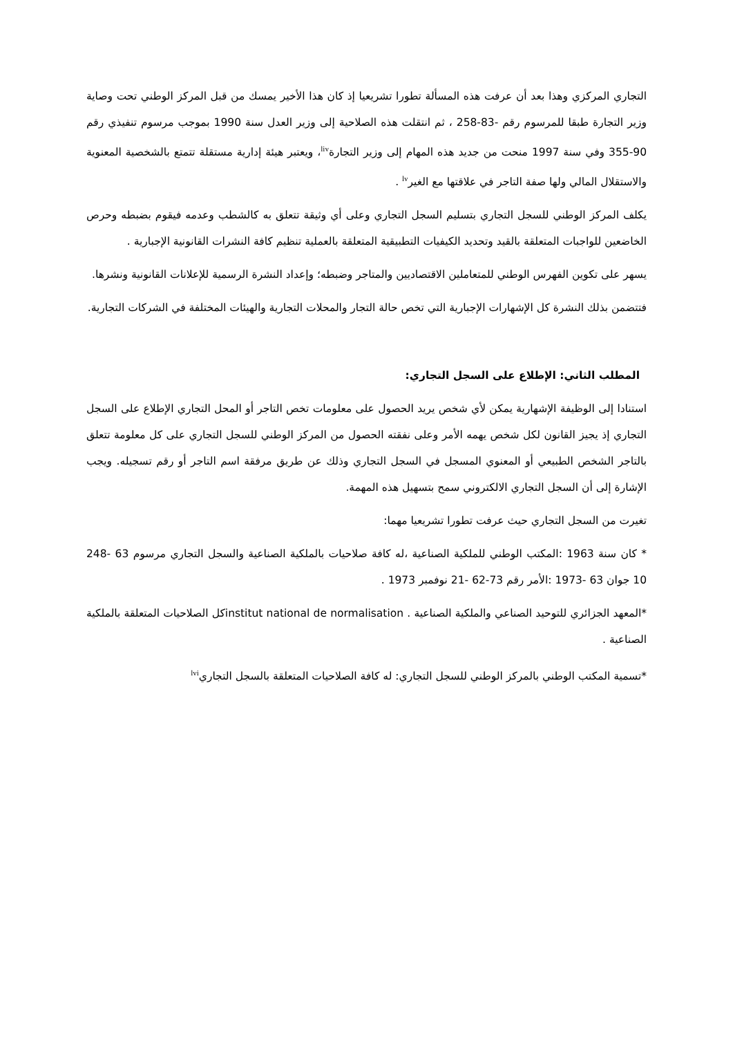التجاري المركزي وهذا بعد أن عرفت هذه المسألة تطورا تشريعيا إذ كان هذا الأخير يمسك من قبل المركز الوطني تحت وصاية وزير التجارة طبقا للمرسوم رقم -83-258 ، ثم انتقلت هذه الصلاحية إلى وزير العدل سنة 1990 بموجب مرسوم تنفيذي رقم 90-355 وفي سنة 1997 منحت من جديد هذه المهام إلى وزير التجارة<sup>liv</sup>، ويعتبر هيئة إدارية مستقلة تتمتع بالشخصية المعنوية والاستقلال المالي ولها صفة التاجر في علاقتها مع الغير<sup>lv</sup> .
يكلف المركز الوطني للسجل التجاري بتسليم السجل التجاري وعلى أي وثيقة تتعلق به كالشطب وعدمه فيقوم بضبطه وحرص الخاضعين للواجبات المتعلقة بالقيد وتحديد الكيفيات التطبيقية المتعلقة بالعملية تنظيم كافة النشرات القانونية الإجبارية .
يسهر على تكوين الفهرس الوطني للمتعاملين الاقتصاديين والمتاجر وضبطه؛ وإعداد النشرة الرسمية للإعلانات القانونية ونشرها.
فتتضمن بذلك النشرة كل الإشهارات الإجبارية التي تخص حالة التجار والمحلات التجارية والهيئات المختلفة في الشركات التجارية.
المطلب الثاني: الإطلاع على السجل التجاري:
استنادا إلى الوظيفة الإشهارية يمكن لأي شخص يريد الحصول على معلومات تخص التاجر أو المحل التجاري الإطلاع على السجل التجاري إذ يجيز القانون لكل شخص يهمه الأمر وعلى نفقته الحصول من المركز الوطني للسجل التجاري على كل معلومة تتعلق بالتاجر الشخص الطبيعي أو المعنوي المسجل في السجل التجاري وذلك عن طريق مرفقة اسم التاجر أو رقم تسجيله. ويجب الإشارة إلى أن السجل التجاري الالكتروني سمح بتسهيل هذه المهمة.
تغيرت من السجل التجاري حيث عرفت تطورا تشريعيا مهما:
* كان سنة 1963 :المكتب الوطني للملكية الصناعية ،له كافة صلاحيات بالملكية الصناعية والسجل التجاري مرسوم 63 -248 10 جوان 63 -1973 :الأمر رقم 73-62 -21 نوفمبر 1973 .
*المعهد الجزائري للتوحيد الصناعي والملكية الصناعية . institut national de normalisationكل الصلاحيات المتعلقة بالملكية الصناعية .
*تسمية المكتب الوطني بالمركز الوطني للسجل التجاري: له كافة الصلاحيات المتعلقة بالسجل التجاري<sup>lvi</sup>